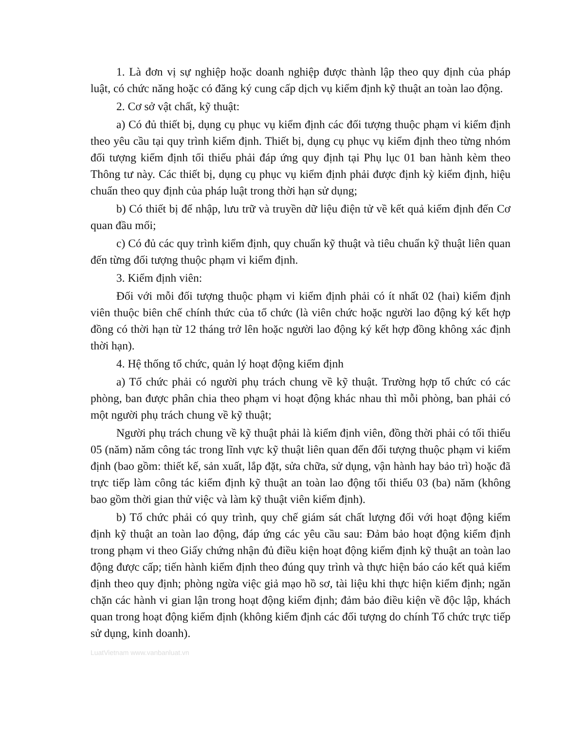1. Là đơn vị sự nghiệp hoặc doanh nghiệp được thành lập theo quy định của pháp luật, có chức năng hoặc có đăng ký cung cấp dịch vụ kiểm định kỹ thuật an toàn lao động.
2. Cơ sở vật chất, kỹ thuật:
a) Có đủ thiết bị, dụng cụ phục vụ kiểm định các đối tượng thuộc phạm vi kiểm định theo yêu cầu tại quy trình kiểm định. Thiết bị, dụng cụ phục vụ kiểm định theo từng nhóm đối tượng kiểm định tối thiểu phải đáp ứng quy định tại Phụ lục 01 ban hành kèm theo Thông tư này. Các thiết bị, dụng cụ phục vụ kiểm định phải được định kỳ kiểm định, hiệu chuẩn theo quy định của pháp luật trong thời hạn sử dụng;
b) Có thiết bị để nhập, lưu trữ và truyền dữ liệu điện tử về kết quả kiểm định đến Cơ quan đầu mối;
c) Có đủ các quy trình kiểm định, quy chuẩn kỹ thuật và tiêu chuẩn kỹ thuật liên quan đến từng đối tượng thuộc phạm vi kiểm định.
3. Kiểm định viên:
Đối với mỗi đối tượng thuộc phạm vi kiểm định phải có ít nhất 02 (hai) kiểm định viên thuộc biên chế chính thức của tổ chức (là viên chức hoặc người lao động ký kết hợp đồng có thời hạn từ 12 tháng trở lên hoặc người lao động ký kết hợp đồng không xác định thời hạn).
4. Hệ thống tổ chức, quản lý hoạt động kiểm định
a) Tổ chức phải có người phụ trách chung về kỹ thuật. Trường hợp tổ chức có các phòng, ban được phân chia theo phạm vi hoạt động khác nhau thì mỗi phòng, ban phải có một người phụ trách chung về kỹ thuật;
Người phụ trách chung về kỹ thuật phải là kiểm định viên, đồng thời phải có tối thiểu 05 (năm) năm công tác trong lĩnh vực kỹ thuật liên quan đến đối tượng thuộc phạm vi kiểm định (bao gồm: thiết kế, sản xuất, lắp đặt, sửa chữa, sử dụng, vận hành hay bảo trì) hoặc đã trực tiếp làm công tác kiểm định kỹ thuật an toàn lao động tối thiểu 03 (ba) năm (không bao gồm thời gian thử việc và làm kỹ thuật viên kiểm định).
b) Tổ chức phải có quy trình, quy chế giám sát chất lượng đối với hoạt động kiểm định kỹ thuật an toàn lao động, đáp ứng các yêu cầu sau: Đảm bảo hoạt động kiểm định trong phạm vi theo Giấy chứng nhận đủ điều kiện hoạt động kiểm định kỹ thuật an toàn lao động được cấp; tiến hành kiểm định theo đúng quy trình và thực hiện báo cáo kết quả kiểm định theo quy định; phòng ngừa việc giả mạo hồ sơ, tài liệu khi thực hiện kiểm định; ngăn chặn các hành vi gian lận trong hoạt động kiểm định; đảm bảo điều kiện về độc lập, khách quan trong hoạt động kiểm định (không kiểm định các đối tượng do chính Tổ chức trực tiếp sử dụng, kinh doanh).
LuatVietnam www.vanbanluat.vn